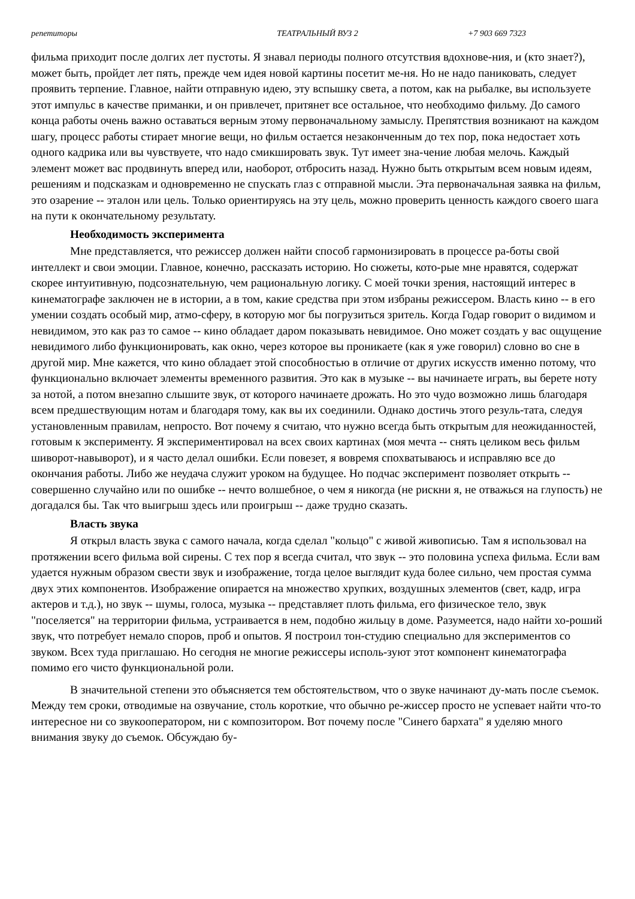репетиторы ТЕАТРАЛЬНЫЙ ВУЗ 2 +7 903 669 7323
фильма приходит после долгих лет пустоты. Я знавал периоды полного отсутствия вдохнове-ния, и (кто знает?), может быть, пройдет лет пять, прежде чем идея новой картины посетит ме-ня. Но не надо паниковать, следует проявить терпение. Главное, найти отправную идею, эту вспышку света, а потом, как на рыбалке, вы используете этот импульс в качестве приманки, и он привлечет, притянет все остальное, что необходимо фильму. До самого конца работы очень важно оставаться верным этому первоначальному замыслу. Препятствия возникают на каждом шагу, процесс работы стирает многие вещи, но фильм остается незаконченным до тех пор, пока недостает хоть одного кадрика или вы чувствуете, что надо смикшировать звук. Тут имеет зна-чение любая мелочь. Каждый элемент может вас продвинуть вперед или, наоборот, отбросить назад. Нужно быть открытым всем новым идеям, решениям и подсказкам и одновременно не спускать глаз с отправной мысли. Эта первоначальная заявка на фильм, это озарение -- эталон или цель. Только ориентируясь на эту цель, можно проверить ценность каждого своего шага на пути к окончательному результату.
Необходимость эксперимента
Мне представляется, что режиссер должен найти способ гармонизировать в процессе ра-боты свой интеллект и свои эмоции. Главное, конечно, рассказать историю. Но сюжеты, кото-рые мне нравятся, содержат скорее интуитивную, подсознательную, чем рациональную логику. С моей точки зрения, настоящий интерес в кинематографе заключен не в истории, а в том, какие средства при этом избраны режиссером. Власть кино -- в его умении создать особый мир, атмо-сферу, в которую мог бы погрузиться зритель. Когда Годар говорит о видимом и невидимом, это как раз то самое -- кино обладает даром показывать невидимое. Оно может создать у вас ощущение невидимого либо функционировать, как окно, через которое вы проникаете (как я уже говорил) словно во сне в другой мир. Мне кажется, что кино обладает этой способностью в отличие от других искусств именно потому, что функционально включает элементы временного развития. Это как в музыке -- вы начинаете играть, вы берете ноту за нотой, а потом внезапно слышите звук, от которого начинаете дрожать. Но это чудо возможно лишь благодаря всем предшествующим нотам и благодаря тому, как вы их соединили. Однако достичь этого резуль-тата, следуя установленным правилам, непросто. Вот почему я считаю, что нужно всегда быть открытым для неожиданностей, готовым к эксперименту. Я экспериментировал на всех своих картинах (моя мечта -- снять целиком весь фильм шиворот-навыворот), и я часто делал ошибки. Если повезет, я вовремя спохватываюсь и исправляю все до окончания работы. Либо же неудача служит уроком на будущее. Но подчас эксперимент позволяет открыть -- совершенно случайно или по ошибке -- нечто волшебное, о чем я никогда (не рискни я, не отважься на глупость) не догадался бы. Так что выигрыш здесь или проигрыш -- даже трудно сказать.
Власть звука
Я открыл власть звука с самого начала, когда сделал "кольцо" с живой живописью. Там я использовал на протяжении всего фильма вой сирены. С тех пор я всегда считал, что звук -- это половина успеха фильма. Если вам удается нужным образом свести звук и изображение, тогда целое выглядит куда более сильно, чем простая сумма двух этих компонентов. Изображение опирается на множество хрупких, воздушных элементов (свет, кадр, игра актеров и т.д.), но звук -- шумы, голоса, музыка -- представляет плоть фильма, его физическое тело, звук "поселяется" на территории фильма, устраивается в нем, подобно жильцу в доме. Разумеется, надо найти хо-роший звук, что потребует немало споров, проб и опытов. Я построил тон-студию специально для экспериментов со звуком. Всех туда приглашаю. Но сегодня не многие режиссеры исполь-зуют этот компонент кинематографа помимо его чисто функциональной роли.
В значительной степени это объясняется тем обстоятельством, что о звуке начинают ду-мать после съемок. Между тем сроки, отводимые на озвучание, столь короткие, что обычно ре-жиссер просто не успевает найти что-то интересное ни со звукооператором, ни с композитором. Вот почему после "Синего бархата" я уделяю много внимания звуку до съемок. Обсуждаю бу-